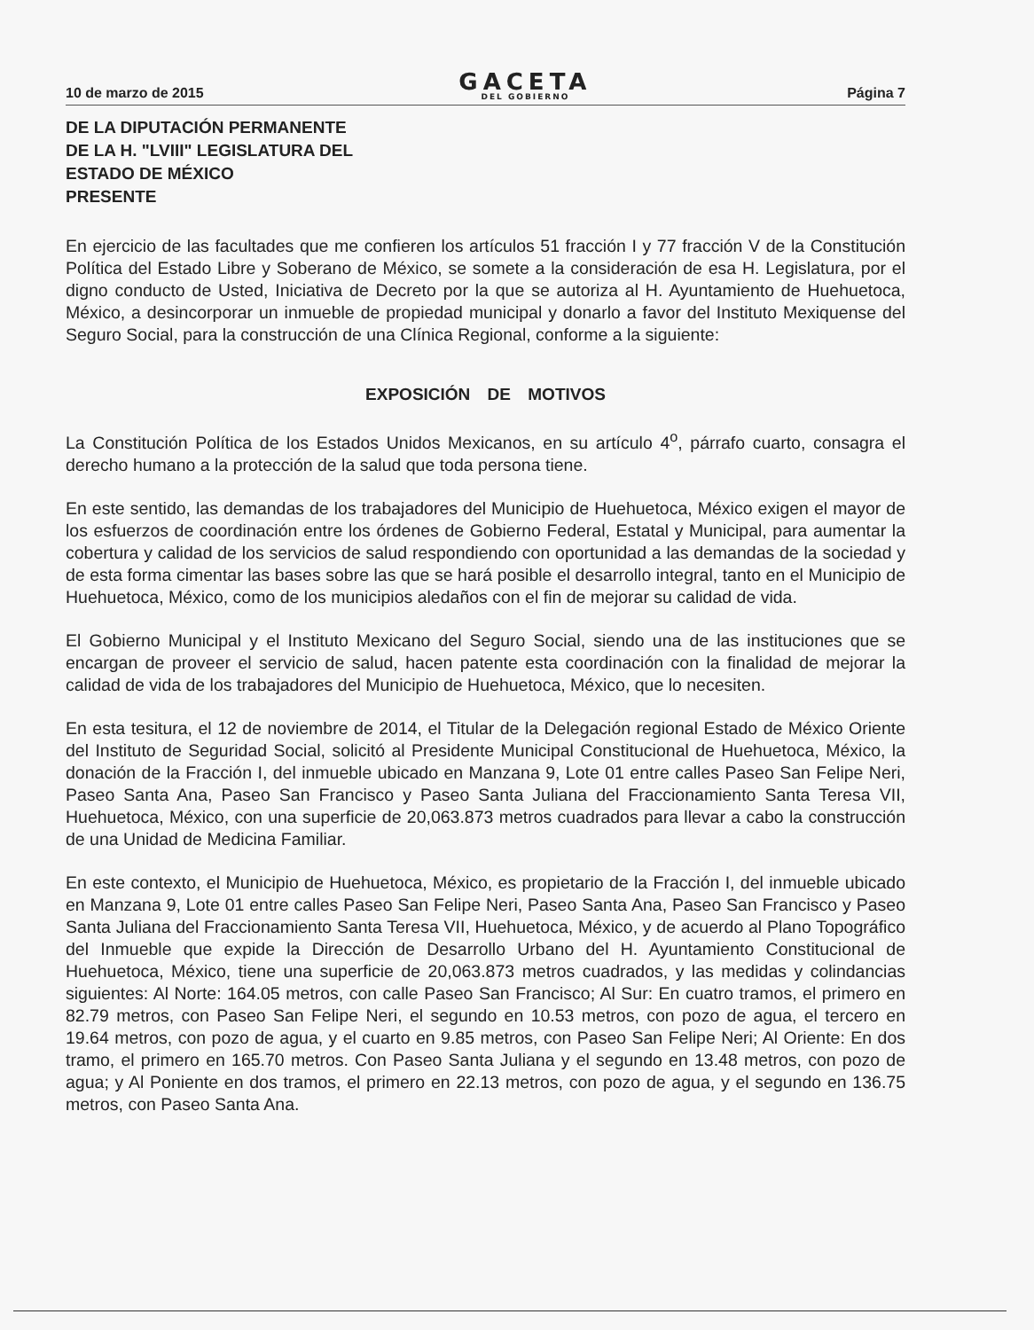10 de marzo de 2015
GACETA
DEL GOBIERNO
Página 7
DE LA DIPUTACIÓN PERMANENTE
DE LA H. "LVIII" LEGISLATURA DEL
ESTADO DE MÉXICO
PRESENTE
En ejercicio de las facultades que me confieren los artículos 51 fracción I y 77 fracción V de la Constitución Política del Estado Libre y Soberano de México, se somete a la consideración de esa H. Legislatura, por el digno conducto de Usted, Iniciativa de Decreto por la que se autoriza al H. Ayuntamiento de Huehuetoca, México, a desincorporar un inmueble de propiedad municipal y donarlo a favor del Instituto Mexiquense del Seguro Social, para la construcción de una Clínica Regional, conforme a la siguiente:
EXPOSICIÓN DE MOTIVOS
La Constitución Política de los Estados Unidos Mexicanos, en su artículo 4<sup>o</sup>, párrafo cuarto, consagra el derecho humano a la protección de la salud que toda persona tiene.
En este sentido, las demandas de los trabajadores del Municipio de Huehuetoca, México exigen el mayor de los esfuerzos de coordinación entre los órdenes de Gobierno Federal, Estatal y Municipal, para aumentar la cobertura y calidad de los servicios de salud respondiendo con oportunidad a las demandas de la sociedad y de esta forma cimentar las bases sobre las que se hará posible el desarrollo integral, tanto en el Municipio de Huehuetoca, México, como de los municipios aledaños con el fin de mejorar su calidad de vida.
El Gobierno Municipal y el Instituto Mexicano del Seguro Social, siendo una de las instituciones que se encargan de proveer el servicio de salud, hacen patente esta coordinación con la finalidad de mejorar la calidad de vida de los trabajadores del Municipio de Huehuetoca, México, que lo necesiten.
En esta tesitura, el 12 de noviembre de 2014, el Titular de la Delegación regional Estado de México Oriente del Instituto de Seguridad Social, solicitó al Presidente Municipal Constitucional de Huehuetoca, México, la donación de la Fracción I, del inmueble ubicado en Manzana 9, Lote 01 entre calles Paseo San Felipe Neri, Paseo Santa Ana, Paseo San Francisco y Paseo Santa Juliana del Fraccionamiento Santa Teresa VII, Huehuetoca, México, con una superficie de 20,063.873 metros cuadrados para llevar a cabo la construcción de una Unidad de Medicina Familiar.
En este contexto, el Municipio de Huehuetoca, México, es propietario de la Fracción I, del inmueble ubicado en Manzana 9, Lote 01 entre calles Paseo San Felipe Neri, Paseo Santa Ana, Paseo San Francisco y Paseo Santa Juliana del Fraccionamiento Santa Teresa VII, Huehuetoca, México, y de acuerdo al Plano Topográfico del Inmueble que expide la Dirección de Desarrollo Urbano del H. Ayuntamiento Constitucional de Huehuetoca, México, tiene una superficie de 20,063.873 metros cuadrados, y las medidas y colindancias siguientes: Al Norte: 164.05 metros, con calle Paseo San Francisco; Al Sur: En cuatro tramos, el primero en 82.79 metros, con Paseo San Felipe Neri, el segundo en 10.53 metros, con pozo de agua, el tercero en 19.64 metros, con pozo de agua, y el cuarto en 9.85 metros, con Paseo San Felipe Neri; Al Oriente: En dos tramo, el primero en 165.70 metros. Con Paseo Santa Juliana y el segundo en 13.48 metros, con pozo de agua; y Al Poniente en dos tramos, el primero en 22.13 metros, con pozo de agua, y el segundo en 136.75 metros, con Paseo Santa Ana.